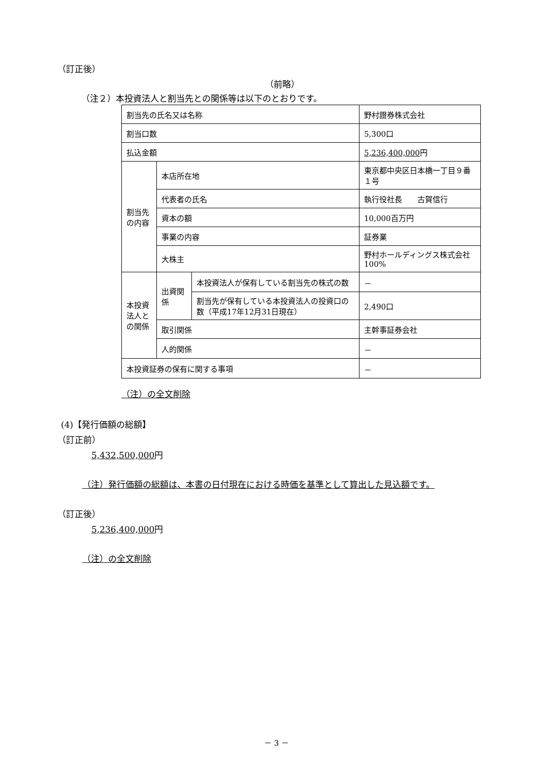（訂正後）
（前略）
（注２）本投資法人と割当先との関係等は以下のとおりです。
| 割当先の氏名又は名称 | | | 野村證券株式会社 |
| 割当口数 | | | 5,300口 |
| 払込金額 | | | 5,236,400,000 円 |
| 割当先の内容 | 本店所在地 | | 東京都中央区日本橋一丁目９番１号 |
| | 代表者の氏名 | | 執行役社長 古賀信行 |
| | 資本の額 | | 10,000百万円 |
| | 事業の内容 | | 証券業 |
| | 大株主 | | 野村ホールディングス株式会社 100% |
| 本投資法人との関係 | 出資関係 | 本投資法人が保有している割当先の株式の数 | － |
| | | 割当先が保有している本投資法人の投資口の数（平成17年12月31日現在） | 2,490口 |
| | 取引関係 | | 主幹事証券会社 |
| | 人的関係 | | － |
| 本投資証券の保有に関する事項 | | | － |
（注）の全文削除
(4)【発行価額の総額】
（訂正前）
5,432,500,000円
（注）発行価額の総額は、本書の日付現在における時価を基準として算出した見込額です。
（訂正後）
5,236,400,000円
（注）の全文削除
－ 3 －